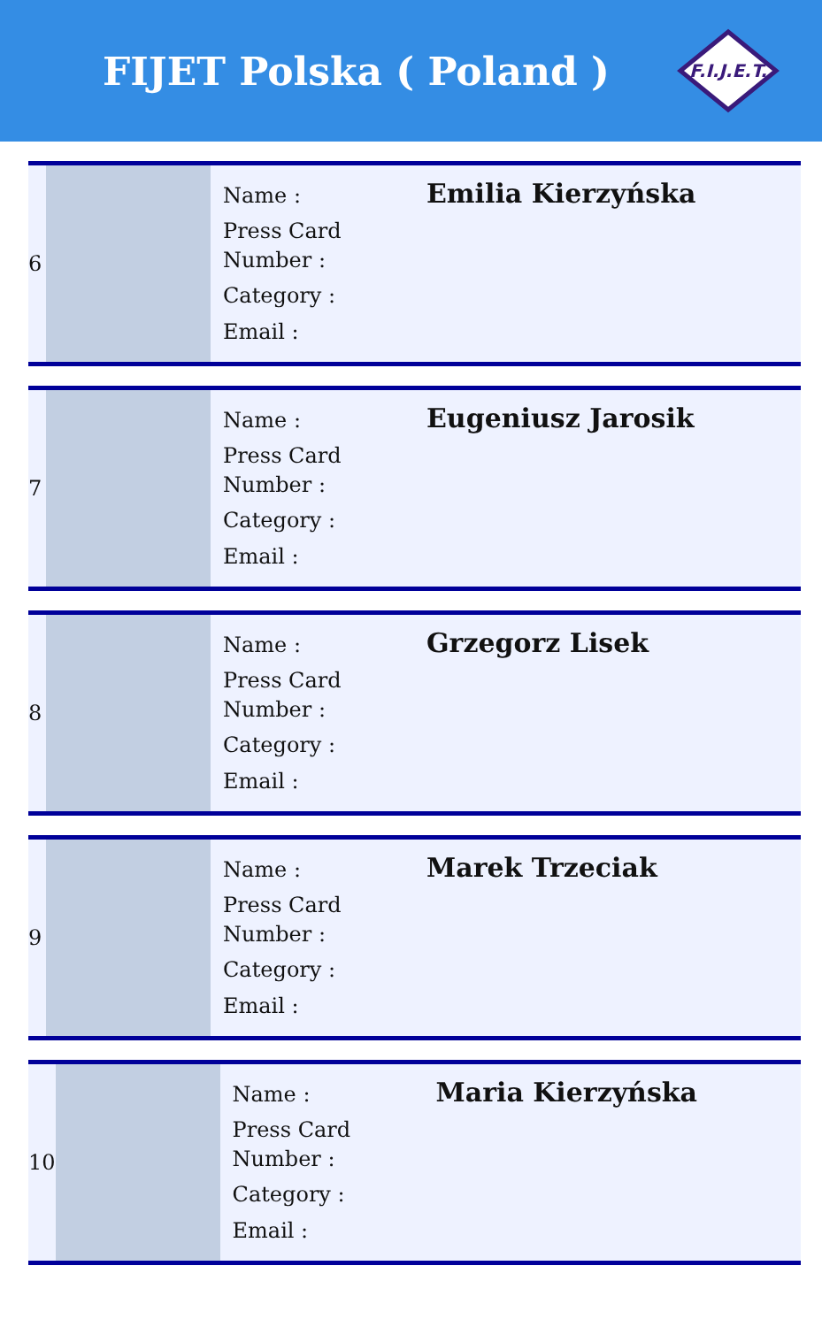FIJET Polska ( Poland )
F.I.J.E.T.
| 6 | | Name : Press Card Number : Category : Email : | Emilia Kierzyńska |
| 7 | | Name : Press Card Number : Category : Email : | Eugeniusz Jarosik |
| 8 | | Name : Press Card Number : Category : Email : | Grzegorz Lisek |
| 9 | | Name : Press Card Number : Category : Email : | Marek Trzeciak |
| 10 | | Name : Press Card Number : Category : Email : | Maria Kierzyńska |